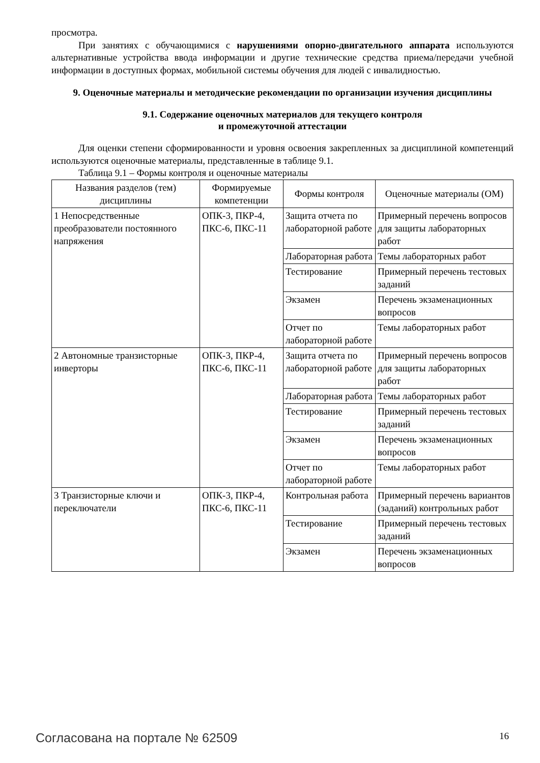просмотра.
При занятиях с обучающимися с нарушениями опорно-двигательного аппарата используются альтернативные устройства ввода информации и другие технические средства приема/передачи учебной информации в доступных формах, мобильной системы обучения для людей с инвалидностью.
9. Оценочные материалы и методические рекомендации по организации изучения дисциплины
9.1. Содержание оценочных материалов для текущего контроля
и промежуточной аттестации
Для оценки степени сформированности и уровня освоения закрепленных за дисциплиной компетенций используются оценочные материалы, представленные в таблице 9.1.
Таблица 9.1 – Формы контроля и оценочные материалы
| Названия разделов (тем) дисциплины | Формируемые компетенции | Формы контроля | Оценочные материалы (ОМ) |
| --- | --- | --- | --- |
| 1 Непосредственные преобразователи постоянного напряжения | ОПК-3, ПКР-4, ПКС-6, ПКС-11 | Защита отчета по лабораторной работе | Примерный перечень вопросов для защиты лабораторных работ |
| | | Лабораторная работа | Темы лабораторных работ |
| | | Тестирование | Примерный перечень тестовых заданий |
| | | Экзамен | Перечень экзаменационных вопросов |
| | | Отчет по лабораторной работе | Темы лабораторных работ |
| 2 Автономные транзисторные инверторы | ОПК-3, ПКР-4, ПКС-6, ПКС-11 | Защита отчета по лабораторной работе | Примерный перечень вопросов для защиты лабораторных работ |
| | | Лабораторная работа | Темы лабораторных работ |
| | | Тестирование | Примерный перечень тестовых заданий |
| | | Экзамен | Перечень экзаменационных вопросов |
| | | Отчет по лабораторной работе | Темы лабораторных работ |
| 3 Транзисторные ключи и переключатели | ОПК-3, ПКР-4, ПКС-6, ПКС-11 | Контрольная работа | Примерный перечень вариантов (заданий) контрольных работ |
| | | Тестирование | Примерный перечень тестовых заданий |
| | | Экзамен | Перечень экзаменационных вопросов |
Согласована на портале № 62509 16